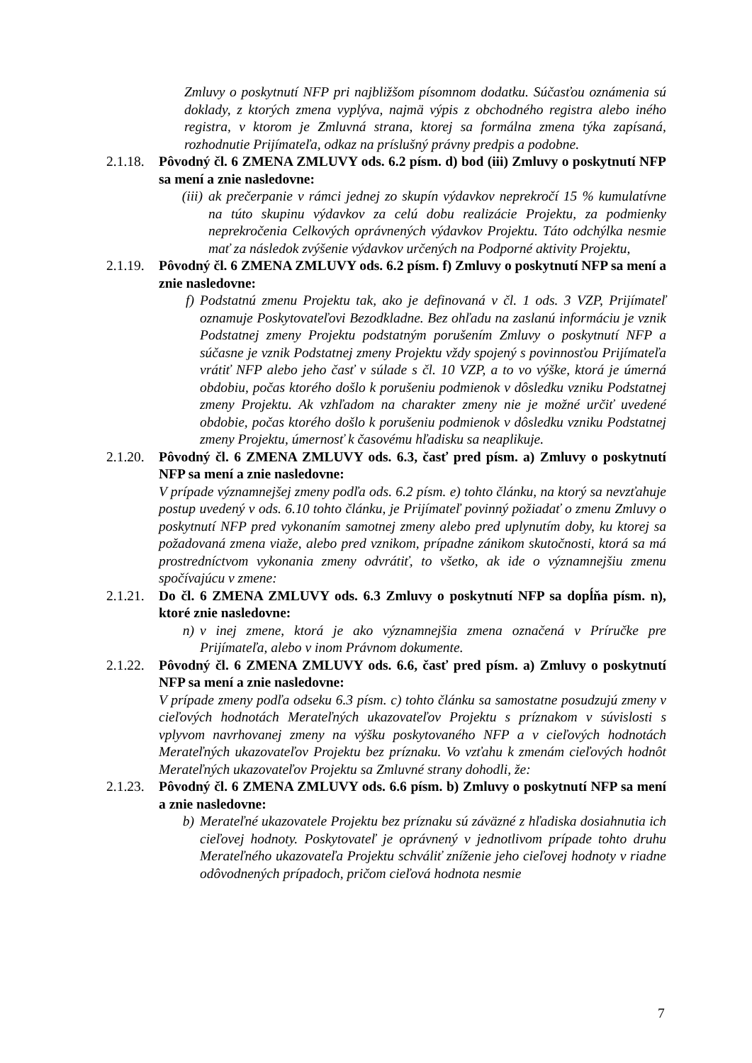Zmluvy o poskytnutí NFP pri najbližšom písomnom dodatku. Súčasťou oznámenia sú doklady, z ktorých zmena vyplýva, najmä výpis z obchodného registra alebo iného registra, v ktorom je Zmluvná strana, ktorej sa formálna zmena týka zapísaná, rozhodnutie Prijímateľa, odkaz na príslušný právny predpis a podobne.
2.1.18.
Pôvodný čl. 6 ZMENA ZMLUVY ods. 6.2 písm. d) bod (iii) Zmluvy o poskytnutí NFP sa mení a znie nasledovne:
(iii) ak prečerpanie v rámci jednej zo skupín výdavkov neprekročí 15 % kumulatívne na túto skupinu výdavkov za celú dobu realizácie Projektu, za podmienky neprekročenia Celkových oprávnených výdavkov Projektu. Táto odchýlka nesmie mať za následok zvýšenie výdavkov určených na Podporné aktivity Projektu,
2.1.19.
Pôvodný čl. 6 ZMENA ZMLUVY ods. 6.2 písm. f) Zmluvy o poskytnutí NFP sa mení a znie nasledovne:
f) Podstatnú zmenu Projektu tak, ako je definovaná v čl. 1 ods. 3 VZP, Prijímateľ oznamuje Poskytovateľovi Bezodkladne. Bez ohľadu na zaslanú informáciu je vznik Podstatnej zmeny Projektu podstatným porušením Zmluvy o poskytnutí NFP a súčasne je vznik Podstatnej zmeny Projektu vždy spojený s povinnosťou Prijímateľa vrátiť NFP alebo jeho časť v súlade s čl. 10 VZP, a to vo výške, ktorá je úmerná obdobiu, počas ktorého došlo k porušeniu podmienok v dôsledku vzniku Podstatnej zmeny Projektu. Ak vzhľadom na charakter zmeny nie je možné určiť uvedené obdobie, počas ktorého došlo k porušeniu podmienok v dôsledku vzniku Podstatnej zmeny Projektu, úmernosť k časovému hľadisku sa neaplikuje.
2.1.20.
Pôvodný čl. 6 ZMENA ZMLUVY ods. 6.3, časť pred písm. a) Zmluvy o poskytnutí NFP sa mení a znie nasledovne:
V prípade významnejšej zmeny podľa ods. 6.2 písm. e) tohto článku, na ktorý sa nevzťahuje postup uvedený v ods. 6.10 tohto článku, je Prijímateľ povinný požiadať o zmenu Zmluvy o poskytnutí NFP pred vykonaním samotnej zmeny alebo pred uplynutím doby, ku ktorej sa požadovaná zmena viaže, alebo pred vznikom, prípadne zánikom skutočnosti, ktorá sa má prostredníctvom vykonania zmeny odvrátiť, to všetko, ak ide o významnejšiu zmenu spočívajúcu v zmene:
2.1.21.
Do čl. 6 ZMENA ZMLUVY ods. 6.3 Zmluvy o poskytnutí NFP sa dopĺňa písm. n), ktoré znie nasledovne:
n) v inej zmene, ktorá je ako významnejšia zmena označená v Príručke pre Prijímateľa, alebo v inom Právnom dokumente.
2.1.22.
Pôvodný čl. 6 ZMENA ZMLUVY ods. 6.6, časť pred písm. a) Zmluvy o poskytnutí NFP sa mení a znie nasledovne:
V prípade zmeny podľa odseku 6.3 písm. c) tohto článku sa samostatne posudzujú zmeny v cieľových hodnotách Merateľných ukazovateľov Projektu s príznakom v súvislosti s vplyvom navrhovanej zmeny na výšku poskytovaného NFP a v cieľových hodnotách Merateľných ukazovateľov Projektu bez príznaku. Vo vzťahu k zmenám cieľových hodnôt Merateľných ukazovateľov Projektu sa Zmluvné strany dohodli, že:
2.1.23.
Pôvodný čl. 6 ZMENA ZMLUVY ods. 6.6 písm. b) Zmluvy o poskytnutí NFP sa mení a znie nasledovne:
b) Merateľné ukazovatele Projektu bez príznaku sú záväzné z hľadiska dosiahnutia ich cieľovej hodnoty. Poskytovateľ je oprávnený v jednotlivom prípade tohto druhu Merateľného ukazovateľa Projektu schváliť zníženie jeho cieľovej hodnoty v riadne odôvodnených prípadoch, pričom cieľová hodnota nesmie
7